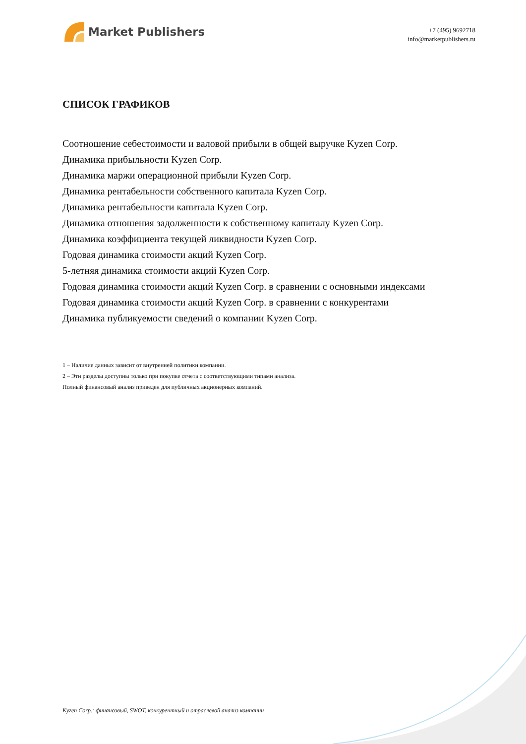Market Publishers
+7 (495) 9692718
info@marketpublishers.ru
СПИСОК ГРАФИКОВ
Соотношение себестоимости и валовой прибыли в общей выручке Kyzen Corp.
Динамика прибыльности Kyzen Corp.
Динамика маржи операционной прибыли Kyzen Corp.
Динамика рентабельности собственного капитала Kyzen Corp.
Динамика рентабельности капитала Kyzen Corp.
Динамика отношения задолженности к собственному капиталу Kyzen Corp.
Динамика коэффициента текущей ликвидности Kyzen Corp.
Годовая динамика стоимости акций Kyzen Corp.
5-летняя динамика стоимости акций Kyzen Corp.
Годовая динамика стоимости акций Kyzen Corp. в сравнении с основными индексами
Годовая динамика стоимости акций Kyzen Corp. в сравнении с конкурентами
Динамика публикуемости сведений о компании Kyzen Corp.
1 – Наличие данных зависит от внутренней политики компании.
2 – Эти разделы доступны только при покупке отчета с соответствующими типами анализа.
Полный финансовый анализ приведен для публичных акционерных компаний.
Kyzen Corp.: финансовый, SWOT, конкурентный и отраслевой анализ компании